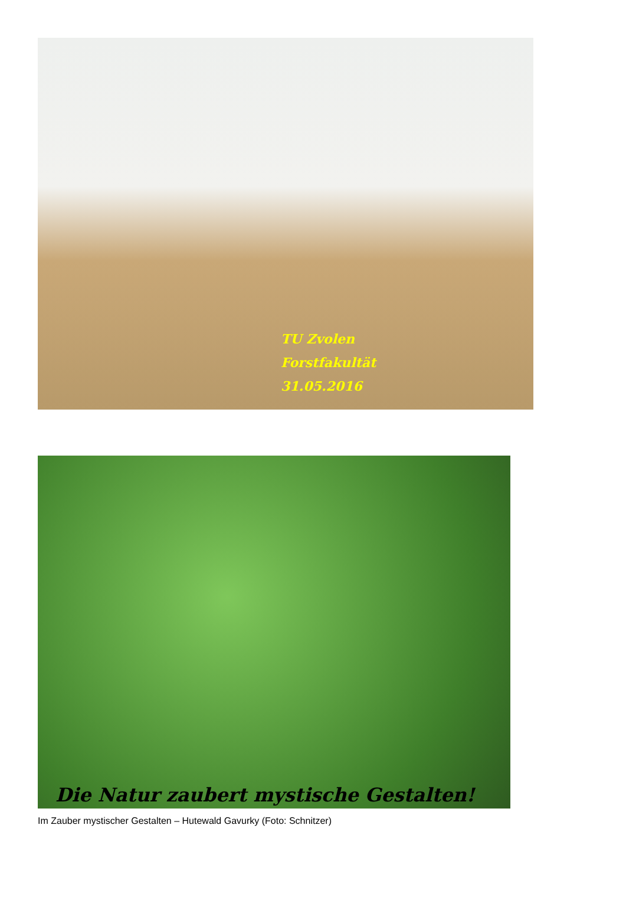TU Zvolen
Forstfakultät
31.05.2016
Die Natur zaubert mystische Gestalten!
Im Zauber mystischer Gestalten – Hutewald Gavurky (Foto: Schnitzer)